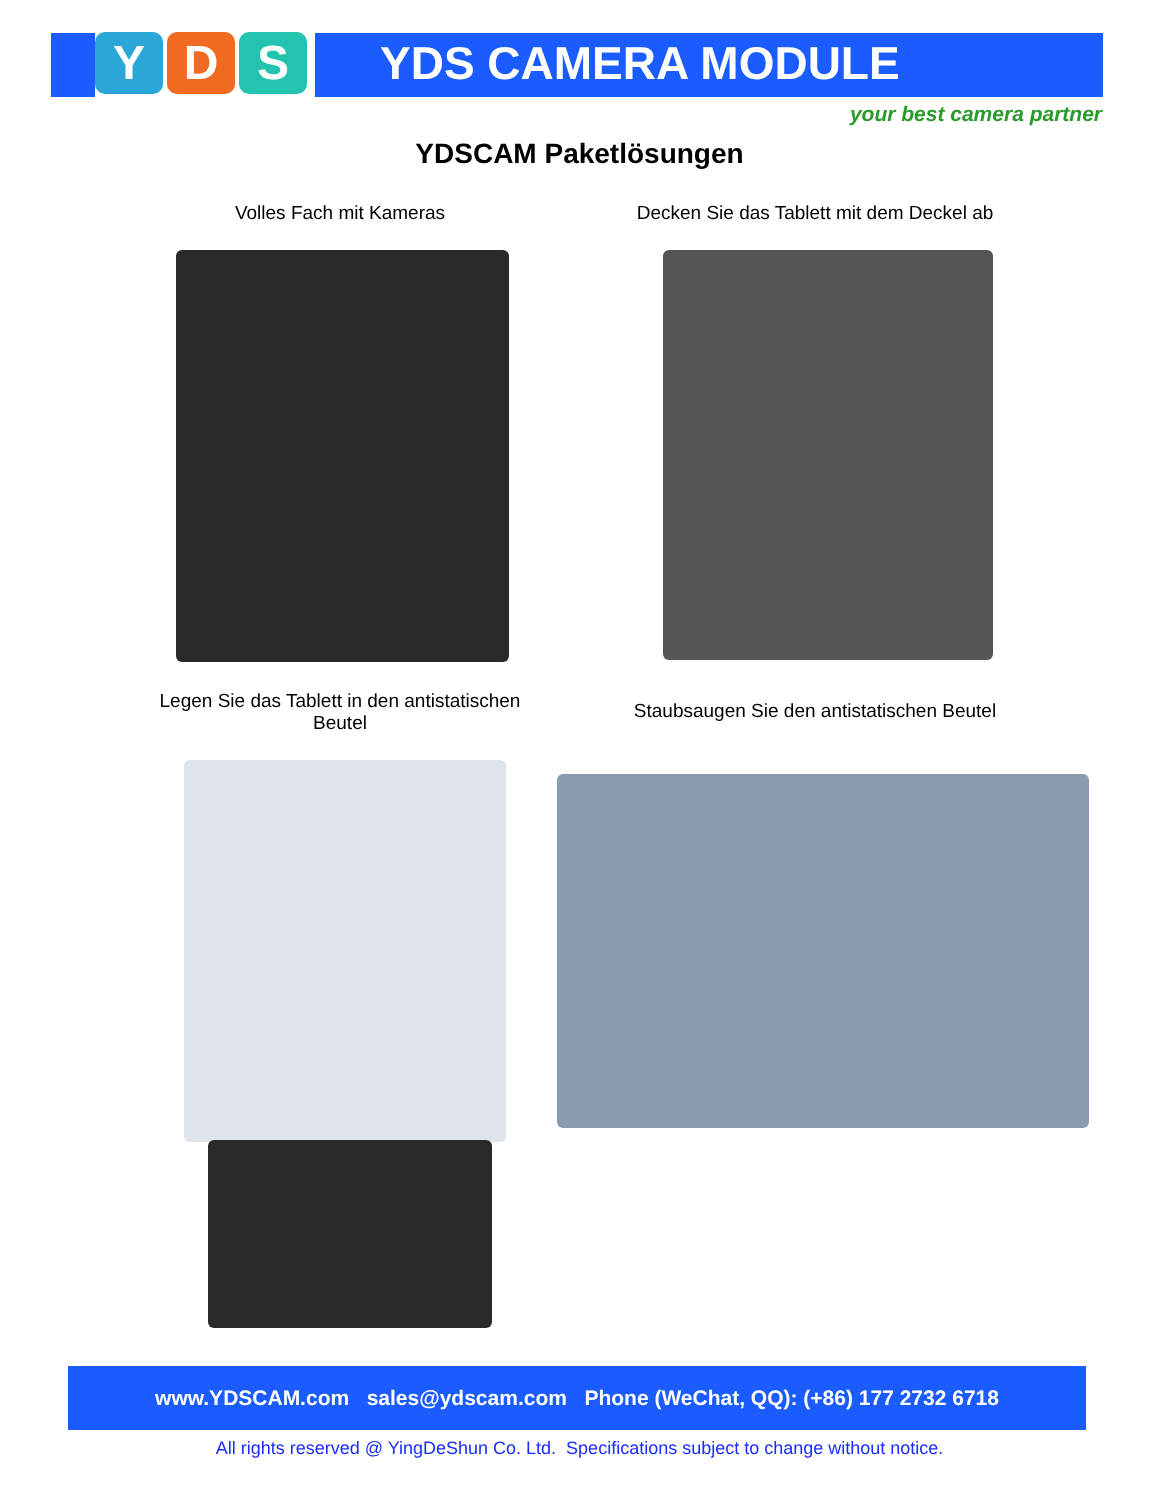Y D S YDS CAMERA MODULE
your best camera partner
YDSCAM Paketlösungen
Volles Fach mit Kameras
Decken Sie das Tablett mit dem Deckel ab
Legen Sie das Tablett in den antistatischen Beutel
Staubsaugen Sie den antistatischen Beutel
www.YDSCAM.com sales@ydscam.com Phone (WeChat, QQ): (+86) 177 2732 6718
All rights reserved @ YingDeShun Co. Ltd. Specifications subject to change without notice.